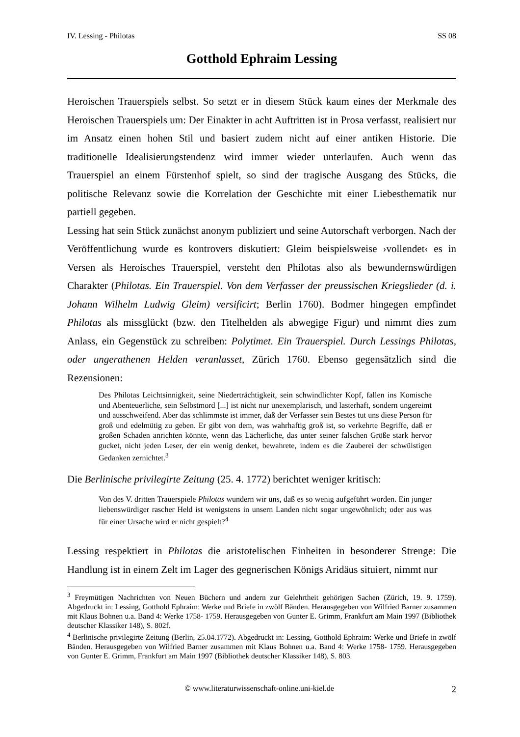IV. Lessing - Philotas SS 08
Gotthold Ephraim Lessing
Heroischen Trauerspiels selbst. So setzt er in diesem Stück kaum eines der Merkmale des Heroischen Trauerspiels um: Der Einakter in acht Auftritten ist in Prosa verfasst, realisiert nur im Ansatz einen hohen Stil und basiert zudem nicht auf einer antiken Historie. Die traditionelle Idealisierungstendenz wird immer wieder unterlaufen. Auch wenn das Trauerspiel an einem Fürstenhof spielt, so sind der tragische Ausgang des Stücks, die politische Relevanz sowie die Korrelation der Geschichte mit einer Liebesthematik nur partiell gegeben.
Lessing hat sein Stück zunächst anonym publiziert und seine Autorschaft verborgen. Nach der Veröffentlichung wurde es kontrovers diskutiert: Gleim beispielsweise ›vollendet‹ es in Versen als Heroisches Trauerspiel, versteht den Philotas also als bewundernswürdigen Charakter (Philotas. Ein Trauerspiel. Von dem Verfasser der preussischen Kriegslieder (d. i. Johann Wilhelm Ludwig Gleim) versificirt; Berlin 1760). Bodmer hingegen empfindet Philotas als missglückt (bzw. den Titelhelden als abwegige Figur) und nimmt dies zum Anlass, ein Gegenstück zu schreiben: Polytimet. Ein Trauerspiel. Durch Lessings Philotas, oder ungerathenen Helden veranlasset, Zürich 1760. Ebenso gegensätzlich sind die Rezensionen:
Des Philotas Leichtsinnigkeit, seine Niederträchtigkeit, sein schwindlichter Kopf, fallen ins Komische und Abenteuerliche, sein Selbstmord [...] ist nicht nur unexemplarisch, und lasterhaft, sondern ungereimt und ausschweifend. Aber das schlimmste ist immer, daß der Verfasser sein Bestes tut uns diese Person für groß und edelmütig zu geben. Er gibt von dem, was wahrhaftig groß ist, so verkehrte Begriffe, daß er großen Schaden anrichten könnte, wenn das Lächerliche, das unter seiner falschen Größe stark hervor gucket, nicht jeden Leser, der ein wenig denket, bewahrete, indem es die Zauberei der schwülstigen Gedanken zernichtet.<sup>3</sup>
Die Berlinische privilegirte Zeitung (25. 4. 1772) berichtet weniger kritisch:
Von des V. dritten Trauerspiele Philotas wundern wir uns, daß es so wenig aufgeführt worden. Ein junger liebenswürdiger rascher Held ist wenigstens in unsern Landen nicht sogar ungewöhnlich; oder aus was für einer Ursache wird er nicht gespielt?<sup>4</sup>
Lessing respektiert in Philotas die aristotelischen Einheiten in besonderer Strenge: Die Handlung ist in einem Zelt im Lager des gegnerischen Königs Aridäus situiert, nimmt nur
<sup>3</sup> Freymütigen Nachrichten von Neuen Büchern und andern zur Gelehrtheit gehörigen Sachen (Zürich, 19. 9. 1759). Abgedruckt in: Lessing, Gotthold Ephraim: Werke und Briefe in zwölf Bänden. Herausgegeben von Wilfried Barner zusammen mit Klaus Bohnen u.a. Band 4: Werke 1758- 1759. Herausgegeben von Gunter E. Grimm, Frankfurt am Main 1997 (Bibliothek deutscher Klassiker 148), S. 802f.
<sup>4</sup> Berlinische privilegirte Zeitung (Berlin, 25.04.1772). Abgedruckt in: Lessing, Gotthold Ephraim: Werke und Briefe in zwölf Bänden. Herausgegeben von Wilfried Barner zusammen mit Klaus Bohnen u.a. Band 4: Werke 1758- 1759. Herausgegeben von Gunter E. Grimm, Frankfurt am Main 1997 (Bibliothek deutscher Klassiker 148), S. 803.
© www.literaturwissenschaft-online.uni-kiel.de 2